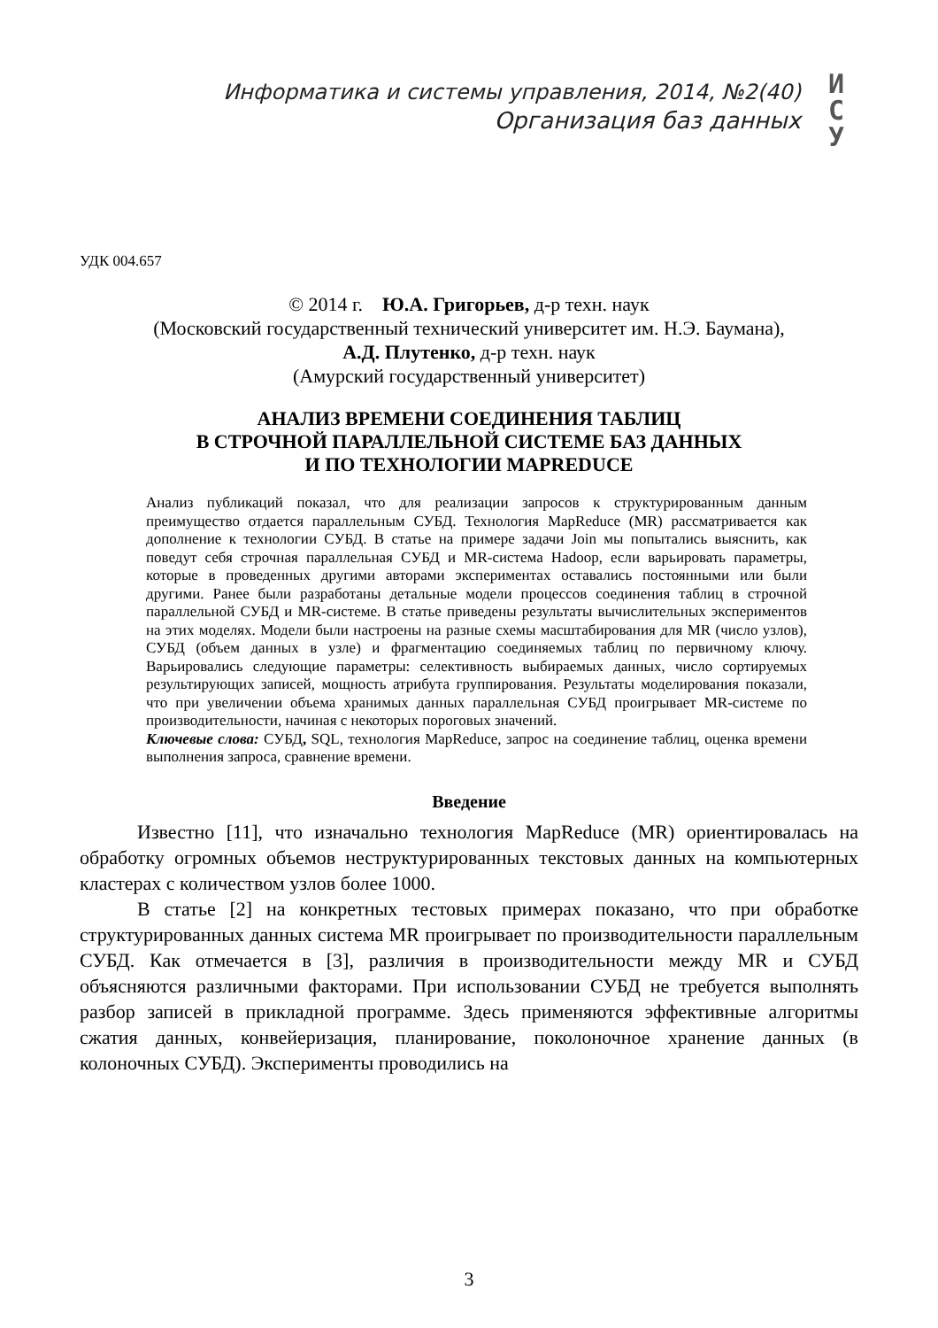Информатика и системы управления, 2014, №2(40)
Организация баз данных
И
С
У
УДК 004.657
© 2014 г. Ю.А. Григорьев, д-р техн. наук
(Московский государственный технический университет им. Н.Э. Баумана),
А.Д. Плутенко, д-р техн. наук
(Амурский государственный университет)
АНАЛИЗ ВРЕМЕНИ СОЕДИНЕНИЯ ТАБЛИЦ
В СТРОЧНОЙ ПАРАЛЛЕЛЬНОЙ СИСТЕМЕ БАЗ ДАННЫХ
И ПО ТЕХНОЛОГИИ MAPREDUCE
Анализ публикаций показал, что для реализации запросов к структурированным данным преимущество отдается параллельным СУБД. Технология MapReduce (MR) рассматривается как дополнение к технологии СУБД. В статье на примере задачи Join мы попытались выяснить, как поведут себя строчная параллельная СУБД и MR-система Hadoop, если варьировать параметры, которые в проведенных другими авторами экспериментах оставались постоянными или были другими. Ранее были разработаны детальные модели процессов соединения таблиц в строчной параллельной СУБД и MR-системе. В статье приведены результаты вычислительных экспериментов на этих моделях. Модели были настроены на разные схемы масштабирования для MR (число узлов), СУБД (объем данных в узле) и фрагментацию соединяемых таблиц по первичному ключу. Варьировались следующие параметры: селективность выбираемых данных, число сортируемых результирующих записей, мощность атрибута группирования. Результаты моделирования показали, что при увеличении объема хранимых данных параллельная СУБД проигрывает MR-системе по производительности, начиная с некоторых пороговых значений.
Ключевые слова: СУБД, SQL, технология MapReduce, запрос на соединение таблиц, оценка времени выполнения запроса, сравнение времени.
Введение
Известно [11], что изначально технология MapReduce (MR) ориентировалась на обработку огромных объемов неструктурированных текстовых данных на компьютерных кластерах с количеством узлов более 1000.
В статье [2] на конкретных тестовых примерах показано, что при обработке структурированных данных система MR проигрывает по производительности параллельным СУБД. Как отмечается в [3], различия в производительности между MR и СУБД объясняются различными факторами. При использовании СУБД не требуется выполнять разбор записей в прикладной программе. Здесь применяются эффективные алгоритмы сжатия данных, конвейеризация, планирование, поколоночное хранение данных (в колоночных СУБД). Эксперименты проводились на
3